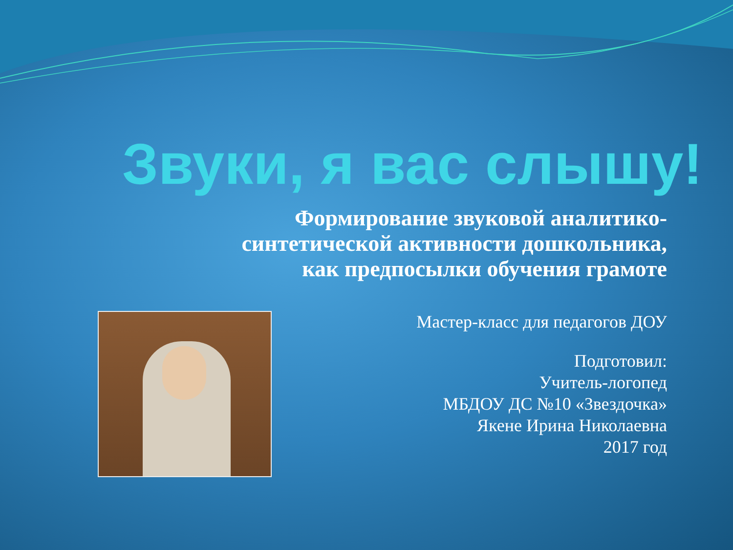Звуки, я вас слышу!
Формирование звуковой аналитико-синтетической активности дошкольника,
как предпосылки обучения грамоте
Мастер-класс для педагогов ДОУ
Подготовил:
Учитель-логопед
МБДОУ ДС №10 «Звездочка»
Якене Ирина Николаевна
2017 год